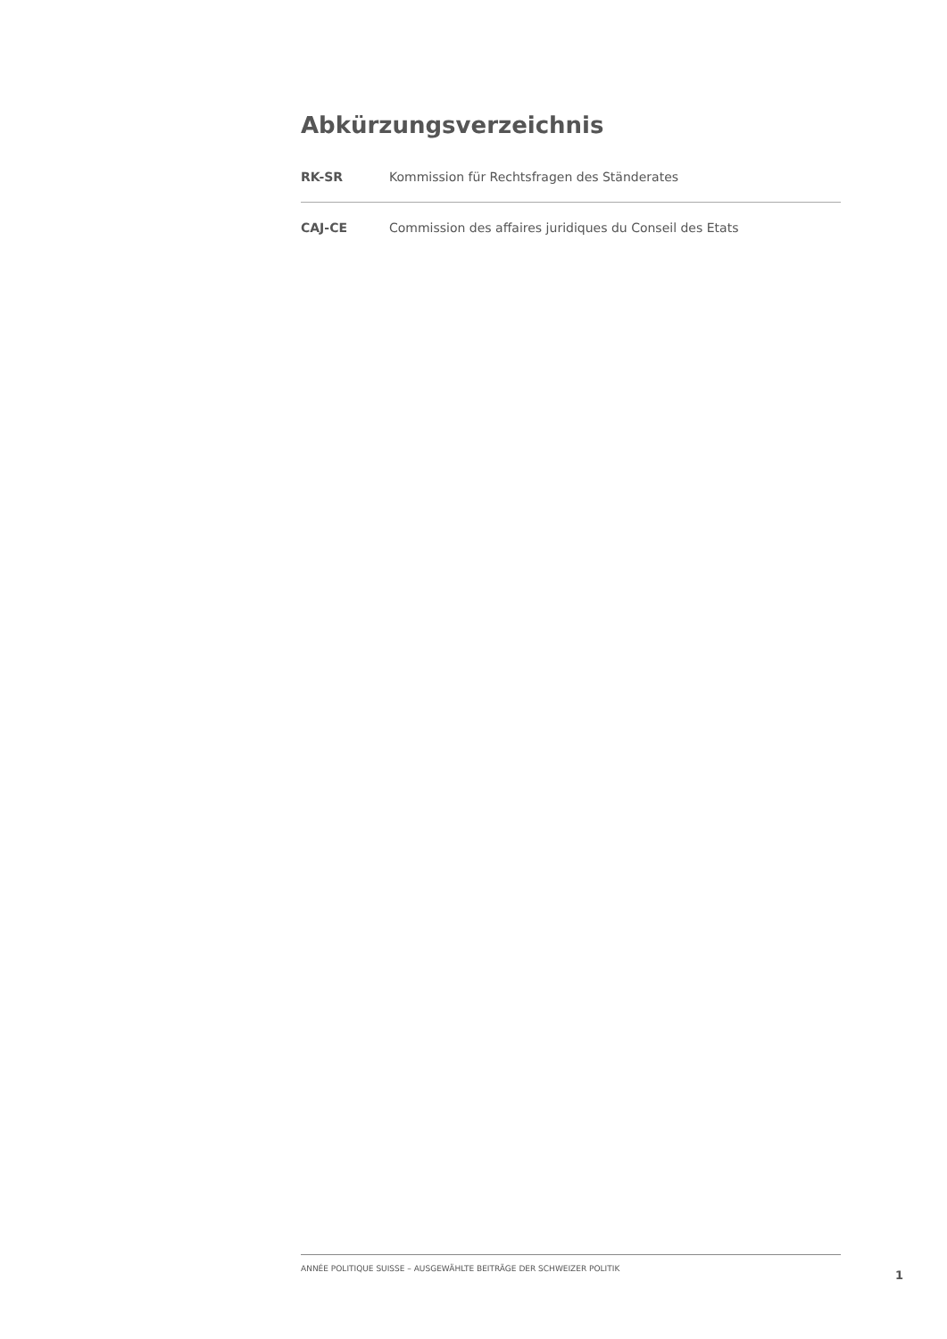Abkürzungsverzeichnis
RK-SR Kommission für Rechtsfragen des Ständerates
CAJ-CE Commission des affaires juridiques du Conseil des Etats
ANNÉE POLITIQUE SUISSE – AUSGEWÄHLTE BEITRÄGE DER SCHWEIZER POLITIK
1